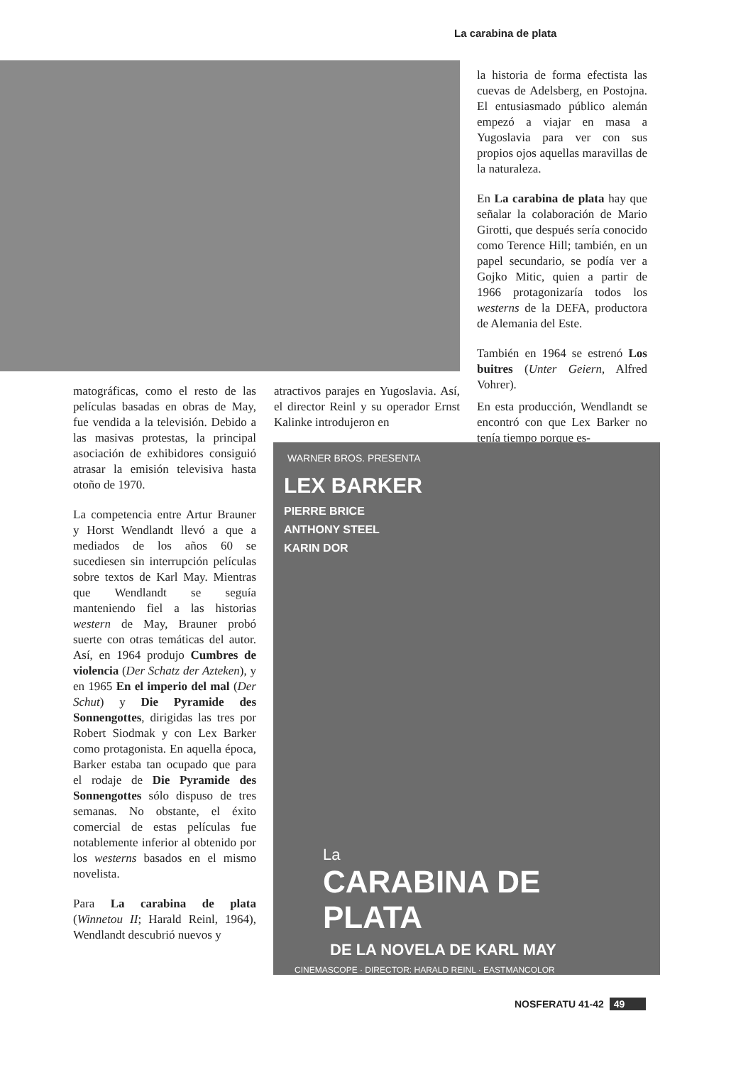La carabina de plata
la historia de forma efectista las cuevas de Adelsberg, en Postojna. El entusiasmado público alemán empezó a viajar en masa a Yugoslavia para ver con sus propios ojos aquellas maravillas de la naturaleza.
En La carabina de plata hay que señalar la colaboración de Mario Girotti, que después sería conocido como Terence Hill; también, en un papel secundario, se podía ver a Gojko Mitic, quien a partir de 1966 protagonizaría todos los westerns de la DEFA, productora de Alemania del Este.
También en 1964 se estrenó Los buitres (Unter Geiern, Alfred Vohrer).
matográficas, como el resto de las películas basadas en obras de May, fue vendida a la televisión. Debido a las masivas protestas, la principal asociación de exhibidores consiguió atrasar la emisión televisiva hasta otoño de 1970.
La competencia entre Artur Brauner y Horst Wendlandt llevó a que a mediados de los años 60 se sucediesen sin interrupción películas sobre textos de Karl May. Mientras que Wendlandt se seguía manteniendo fiel a las historias western de May, Brauner probó suerte con otras temáticas del autor. Así, en 1964 produjo Cumbres de violencia (Der Schatz der Azteken), y en 1965 En el imperio del mal (Der Schut) y Die Pyramide des Sonnengottes, dirigidas las tres por Robert Siodmak y con Lex Barker como protagonista. En aquella época, Barker estaba tan ocupado que para el rodaje de Die Pyramide des Sonnengottes sólo dispuso de tres semanas. No obstante, el éxito comercial de estas películas fue notablemente inferior al obtenido por los westerns basados en el mismo novelista.
Para La carabina de plata (Winnetou II; Harald Reinl, 1964), Wendlandt descubrió nuevos y
atractivos parajes en Yugoslavia. Así, el director Reinl y su operador Ernst Kalinke introdujeron en
En esta producción, Wendlandt se encontró con que Lex Barker no tenía tiempo porque es-
WARNER BROS. PRESENTA
LEX BARKER
PIERRE BRICE
ANTHONY STEEL
KARIN DOR
La
CARABINA DE PLATA
DE LA NOVELA DE KARL MAY
CINEMASCOPE · DIRECTOR: HARALD REINL · EASTMANCOLOR
NOSFERATU 41-42 49